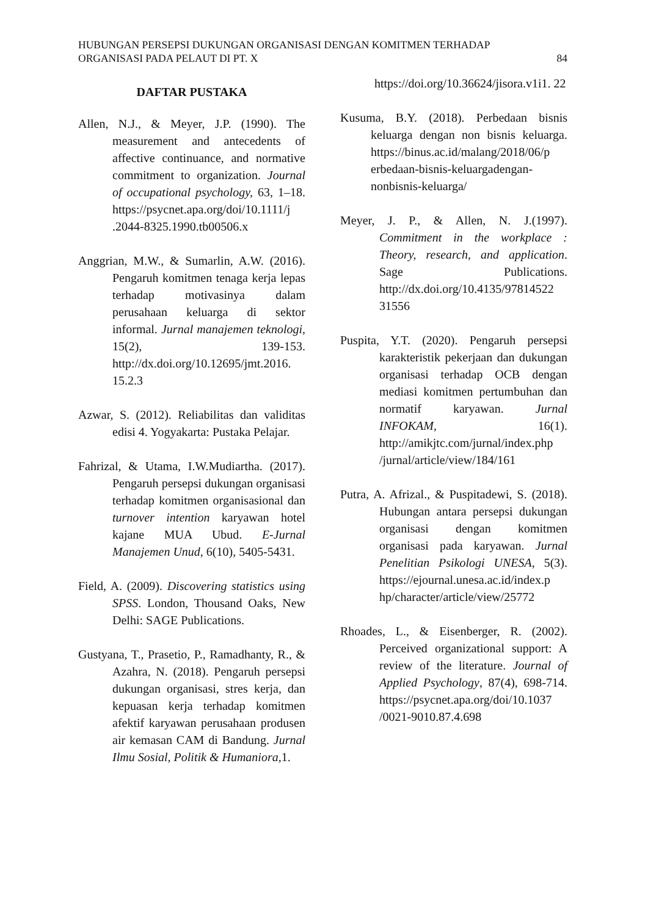HUBUNGAN PERSEPSI DUKUNGAN ORGANISASI DENGAN KOMITMEN TERHADAP
ORGANISASI PADA PELAUT DI PT. X
84
DAFTAR PUSTAKA
Allen, N.J., & Meyer, J.P. (1990). The measurement and antecedents of affective continuance, and normative commitment to organization. Journal of occupational psychology, 63, 1–18. https://psycnet.apa.org/doi/10.1111/j .2044-8325.1990.tb00506.x
Anggrian, M.W., & Sumarlin, A.W. (2016). Pengaruh komitmen tenaga kerja lepas terhadap motivasinya dalam perusahaan keluarga di sektor informal. Jurnal manajemen teknologi, 15(2), 139-153. http://dx.doi.org/10.12695/jmt.2016. 15.2.3
Azwar, S. (2012). Reliabilitas dan validitas edisi 4. Yogyakarta: Pustaka Pelajar.
Fahrizal, & Utama, I.W.Mudiartha. (2017). Pengaruh persepsi dukungan organisasi terhadap komitmen organisasional dan turnover intention karyawan hotel kajane MUA Ubud. E-Jurnal Manajemen Unud, 6(10), 5405-5431.
Field, A. (2009). Discovering statistics using SPSS. London, Thousand Oaks, New Delhi: SAGE Publications.
Gustyana, T., Prasetio, P., Ramadhanty, R., & Azahra, N. (2018). Pengaruh persepsi dukungan organisasi, stres kerja, dan kepuasan kerja terhadap komitmen afektif karyawan perusahaan produsen air kemasan CAM di Bandung. Jurnal Ilmu Sosial, Politik & Humaniora, 1.
https://doi.org/10.36624/jisora.v1i1. 22
Kusuma, B.Y. (2018). Perbedaan bisnis keluarga dengan non bisnis keluarga. https://binus.ac.id/malang/2018/06/p erbedaan-bisnis-keluargadengan-nonbisnis-keluarga/
Meyer, J. P., & Allen, N. J.(1997). Commitment in the workplace : Theory, research, and application. Sage Publications. http://dx.doi.org/10.4135/97814522 31556
Puspita, Y.T. (2020). Pengaruh persepsi karakteristik pekerjaan dan dukungan organisasi terhadap OCB dengan mediasi komitmen pertumbuhan dan normatif karyawan. Jurnal INFOKAM, 16(1). http://amikjtc.com/jurnal/index.php /jurnal/article/view/184/161
Putra, A. Afrizal., & Puspitadewi, S. (2018). Hubungan antara persepsi dukungan organisasi dengan komitmen organisasi pada karyawan. Jurnal Penelitian Psikologi UNESA, 5(3). https://ejournal.unesa.ac.id/index.p hp/character/article/view/25772
Rhoades, L., & Eisenberger, R. (2002). Perceived organizational support: A review of the literature. Journal of Applied Psychology, 87(4), 698-714. https://psycnet.apa.org/doi/10.1037 /0021-9010.87.4.698